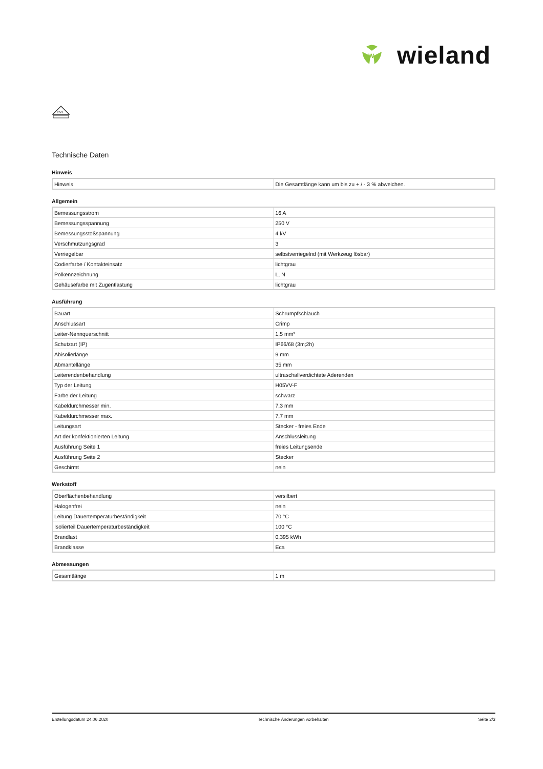W
wieland
DVE
Technische Daten
Hinweis
| Hinweis | Die Gesamtlänge kann um bis zu + / - 3 % abweichen. |
Allgemein
| Bemessungsstrom | 16 A |
| Bemessungsspannung | 250 V |
| Bemessungsstoßspannung | 4 kV |
| Verschmutzungsgrad | 3 |
| Verriegelbar | selbstverriegelnd (mit Werkzeug lösbar) |
| Codierfarbe / Kontakteinsatz | lichtgrau |
| Polkennzeichnung | L, N |
| Gehäusefarbe mit Zugentlastung | lichtgrau |
Ausführung
| Bauart | Schrumpfschlauch |
| Anschlussart | Crimp |
| Leiter-Nennquerschnitt | 1,5 mm² |
| Schutzart (IP) | IP66/68 (3m;2h) |
| Abisolierlänge | 9 mm |
| Abmantellänge | 35 mm |
| Leiterendenbehandlung | ultraschallverdichtete Aderenden |
| Typ der Leitung | H05VV-F |
| Farbe der Leitung | schwarz |
| Kabeldurchmesser min. | 7,3 mm |
| Kabeldurchmesser max. | 7,7 mm |
| Leitungsart | Stecker - freies Ende |
| Art der konfektionierten Leitung | Anschlussleitung |
| Ausführung Seite 1 | freies Leitungsende |
| Ausführung Seite 2 | Stecker |
| Geschirmt | nein |
Werkstoff
| Oberflächenbehandlung | versilbert |
| Halogenfrei | nein |
| Leitung Dauertemperaturbeständigkeit | 70 °C |
| Isolierteil Dauertemperaturbeständigkeit | 100 °C |
| Brandlast | 0,395 kWh |
| Brandklasse | Eca |
Abmessungen
| Gesamtlänge | 1 m |
Erstellungsdatum 24.06.2020 Technische Änderungen vorbehalten Seite 2/3